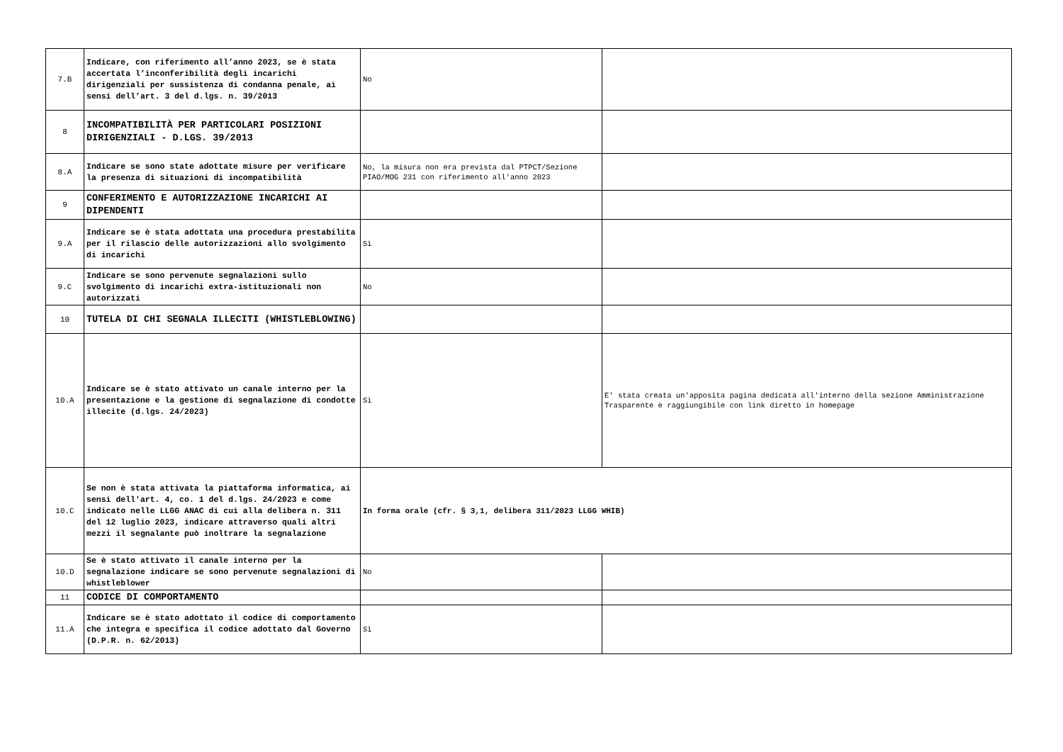| 7.B | Indicare, con riferimento all’anno 2023, se è stata accertata l’inconferibilità degli incarichi dirigenziali per sussistenza di condanna penale, ai sensi dell’art. 3 del d.lgs. n. 39/2013 | No | |
| 8 | INCOMPATIBILITÀ PER PARTICOLARI POSIZIONI DIRIGENZIALI - D.LGS. 39/2013 | | |
| 8.A | Indicare se sono state adottate misure per verificare la presenza di situazioni di incompatibilità | No, la misura non era prevista dal PTPCT/Sezione PIAO/MOG 231 con riferimento all'anno 2023 | |
| 9 | CONFERIMENTO E AUTORIZZAZIONE INCARICHI AI DIPENDENTI | | |
| 9.A | Indicare se è stata adottata una procedura prestabilita per il rilascio delle autorizzazioni allo svolgimento di incarichi | Sì | |
| 9.C | Indicare se sono pervenute segnalazioni sullo svolgimento di incarichi extra-istituzionali non autorizzati | No | |
| 10 | TUTELA DI CHI SEGNALA ILLECITI (WHISTLEBLOWING) | | |
| 10.A | Indicare se è stato attivato un canale interno per la presentazione e la gestione di segnalazione di condotte illecite (d.lgs. 24/2023) | Sì | E' stata creata un'apposita pagina dedicata all'interno della sezione Amministrazione Trasparente e raggiungibile con link diretto in homepage |
| 10.C | Se non è stata attivata la piattaforma informatica, ai sensi dell'art. 4, co. 1 del d.lgs. 24/2023 e come indicato nelle LLGG ANAC di cui alla delibera n. 311 del 12 luglio 2023, indicare attraverso quali altri mezzi il segnalante può inoltrare la segnalazione | In forma orale (cfr. § 3,1, delibera 311/2023 LLGG WHIB) | |
| 10.D | Se è stato attivato il canale interno per la segnalazione indicare se sono pervenute segnalazioni di whistleblower | No | |
| 11 | CODICE DI COMPORTAMENTO | | |
| 11.A | Indicare se è stato adottato il codice di comportamento che integra e specifica il codice adottato dal Governo (D.P.R. n. 62/2013) | Sì | |